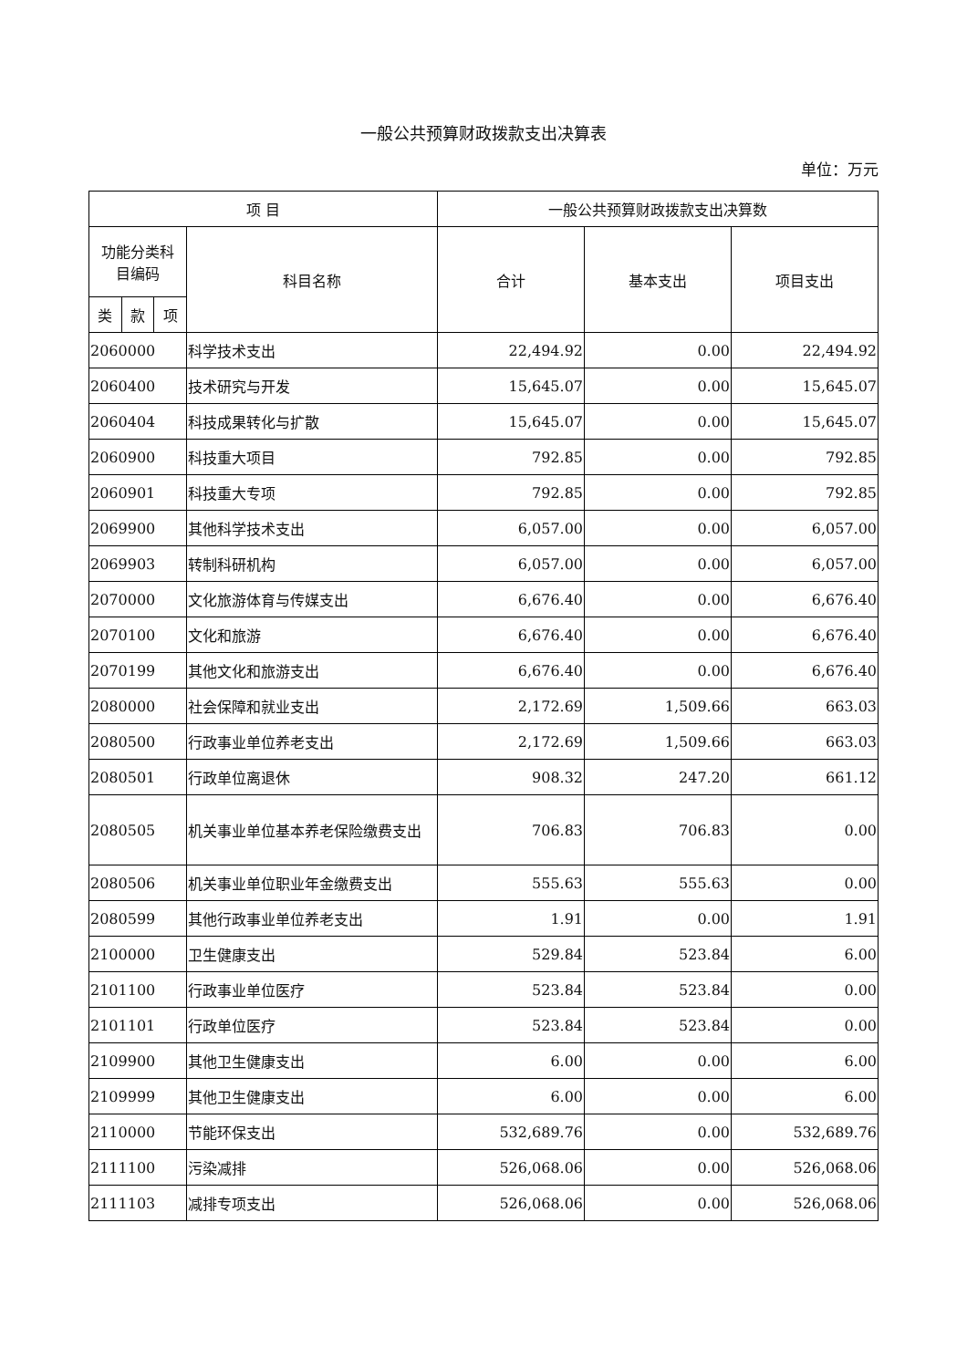一般公共预算财政拨款支出决算表
单位：万元
| 项 目 | | | | 一般公共预算财政拨款支出决算数 | | |
| --- | --- | --- | --- | --- | --- | --- |
| 功能分类科 目编码 | | | 科目名称 | 合计 | 基本支出 | 项目支出 |
| 类 | 款 | 项 | | | | |
| 2060000 | | | 科学技术支出 | 22,494.92 | 0.00 | 22,494.92 |
| 2060400 | | | 技术研究与开发 | 15,645.07 | 0.00 | 15,645.07 |
| 2060404 | | | 科技成果转化与扩散 | 15,645.07 | 0.00 | 15,645.07 |
| 2060900 | | | 科技重大项目 | 792.85 | 0.00 | 792.85 |
| 2060901 | | | 科技重大专项 | 792.85 | 0.00 | 792.85 |
| 2069900 | | | 其他科学技术支出 | 6,057.00 | 0.00 | 6,057.00 |
| 2069903 | | | 转制科研机构 | 6,057.00 | 0.00 | 6,057.00 |
| 2070000 | | | 文化旅游体育与传媒支出 | 6,676.40 | 0.00 | 6,676.40 |
| 2070100 | | | 文化和旅游 | 6,676.40 | 0.00 | 6,676.40 |
| 2070199 | | | 其他文化和旅游支出 | 6,676.40 | 0.00 | 6,676.40 |
| 2080000 | | | 社会保障和就业支出 | 2,172.69 | 1,509.66 | 663.03 |
| 2080500 | | | 行政事业单位养老支出 | 2,172.69 | 1,509.66 | 663.03 |
| 2080501 | | | 行政单位离退休 | 908.32 | 247.20 | 661.12 |
| 2080505 | | | 机关事业单位基本养老保险缴费支出 | 706.83 | 706.83 | 0.00 |
| 2080506 | | | 机关事业单位职业年金缴费支出 | 555.63 | 555.63 | 0.00 |
| 2080599 | | | 其他行政事业单位养老支出 | 1.91 | 0.00 | 1.91 |
| 2100000 | | | 卫生健康支出 | 529.84 | 523.84 | 6.00 |
| 2101100 | | | 行政事业单位医疗 | 523.84 | 523.84 | 0.00 |
| 2101101 | | | 行政单位医疗 | 523.84 | 523.84 | 0.00 |
| 2109900 | | | 其他卫生健康支出 | 6.00 | 0.00 | 6.00 |
| 2109999 | | | 其他卫生健康支出 | 6.00 | 0.00 | 6.00 |
| 2110000 | | | 节能环保支出 | 532,689.76 | 0.00 | 532,689.76 |
| 2111100 | | | 污染减排 | 526,068.06 | 0.00 | 526,068.06 |
| 2111103 | | | 减排专项支出 | 526,068.06 | 0.00 | 526,068.06 |